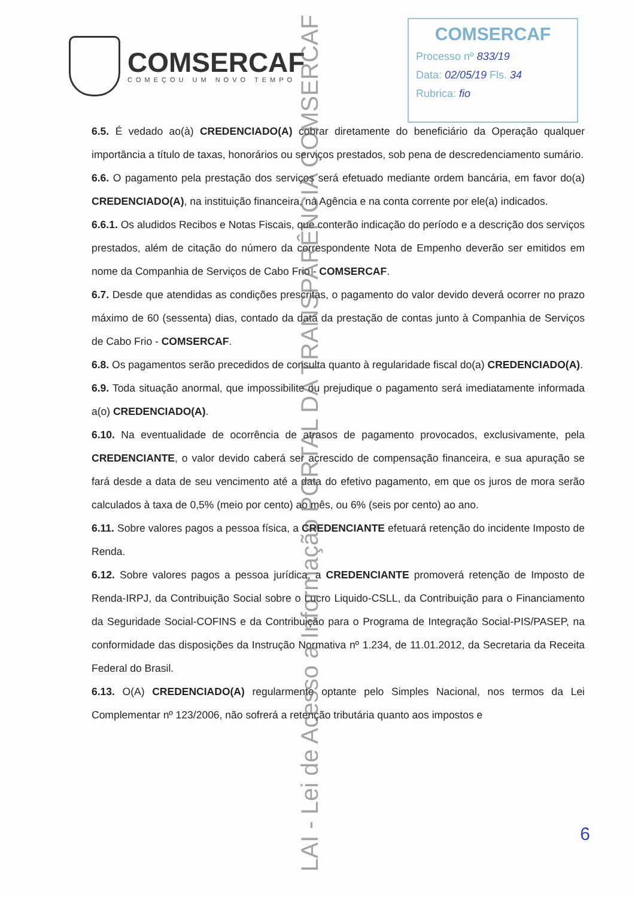COMSERCAF
COMEÇOU UM NOVO TEMPO
COMSERCAF
Processo nº 833/19
Data: 02/05/19 Fls. 34
Rubrica: fio
6.5. É vedado ao(à) CREDENCIADO(A) cobrar diretamente do beneficiário da Operação qualquer importância a título de taxas, honorários ou serviços prestados, sob pena de descredenciamento sumário.
6.6. O pagamento pela prestação dos serviços será efetuado mediante ordem bancária, em favor do(a) CREDENCIADO(A), na instituição financeira, na Agência e na conta corrente por ele(a) indicados.
6.6.1. Os aludidos Recibos e Notas Fiscais, que conterão indicação do período e a descrição dos serviços prestados, além de citação do número da correspondente Nota de Empenho deverão ser emitidos em nome da Companhia de Serviços de Cabo Frio - COMSERCAF.
6.7. Desde que atendidas as condições prescritas, o pagamento do valor devido deverá ocorrer no prazo máximo de 60 (sessenta) dias, contado da data da prestação de contas junto à Companhia de Serviços de Cabo Frio - COMSERCAF.
6.8. Os pagamentos serão precedidos de consulta quanto à regularidade fiscal do(a) CREDENCIADO(A).
6.9. Toda situação anormal, que impossibilite ou prejudique o pagamento será imediatamente informada a(o) CREDENCIADO(A).
6.10. Na eventualidade de ocorrência de atrasos de pagamento provocados, exclusivamente, pela CREDENCIANTE, o valor devido caberá ser acrescido de compensação financeira, e sua apuração se fará desde a data de seu vencimento até a data do efetivo pagamento, em que os juros de mora serão calculados à taxa de 0,5% (meio por cento) ao mês, ou 6% (seis por cento) ao ano.
6.11. Sobre valores pagos a pessoa física, a CREDENCIANTE efetuará retenção do incidente Imposto de Renda.
6.12. Sobre valores pagos a pessoa jurídica, a CREDENCIANTE promoverá retenção de Imposto de Renda-IRPJ, da Contribuição Social sobre o Lucro Liquido-CSLL, da Contribuição para o Financiamento da Seguridade Social-COFINS e da Contribuição para o Programa de Integração Social-PIS/PASEP, na conformidade das disposições da Instrução Normativa nº 1.234, de 11.01.2012, da Secretaria da Receita Federal do Brasil.
6.13. O(A) CREDENCIADO(A) regularmente optante pelo Simples Nacional, nos termos da Lei Complementar nº 123/2006, não sofrerá a retenção tributária quanto aos impostos e
LAI - Lei de Acesso a Informação PORTAL DA TRANSPARÊNCIA COMSERCAF
6